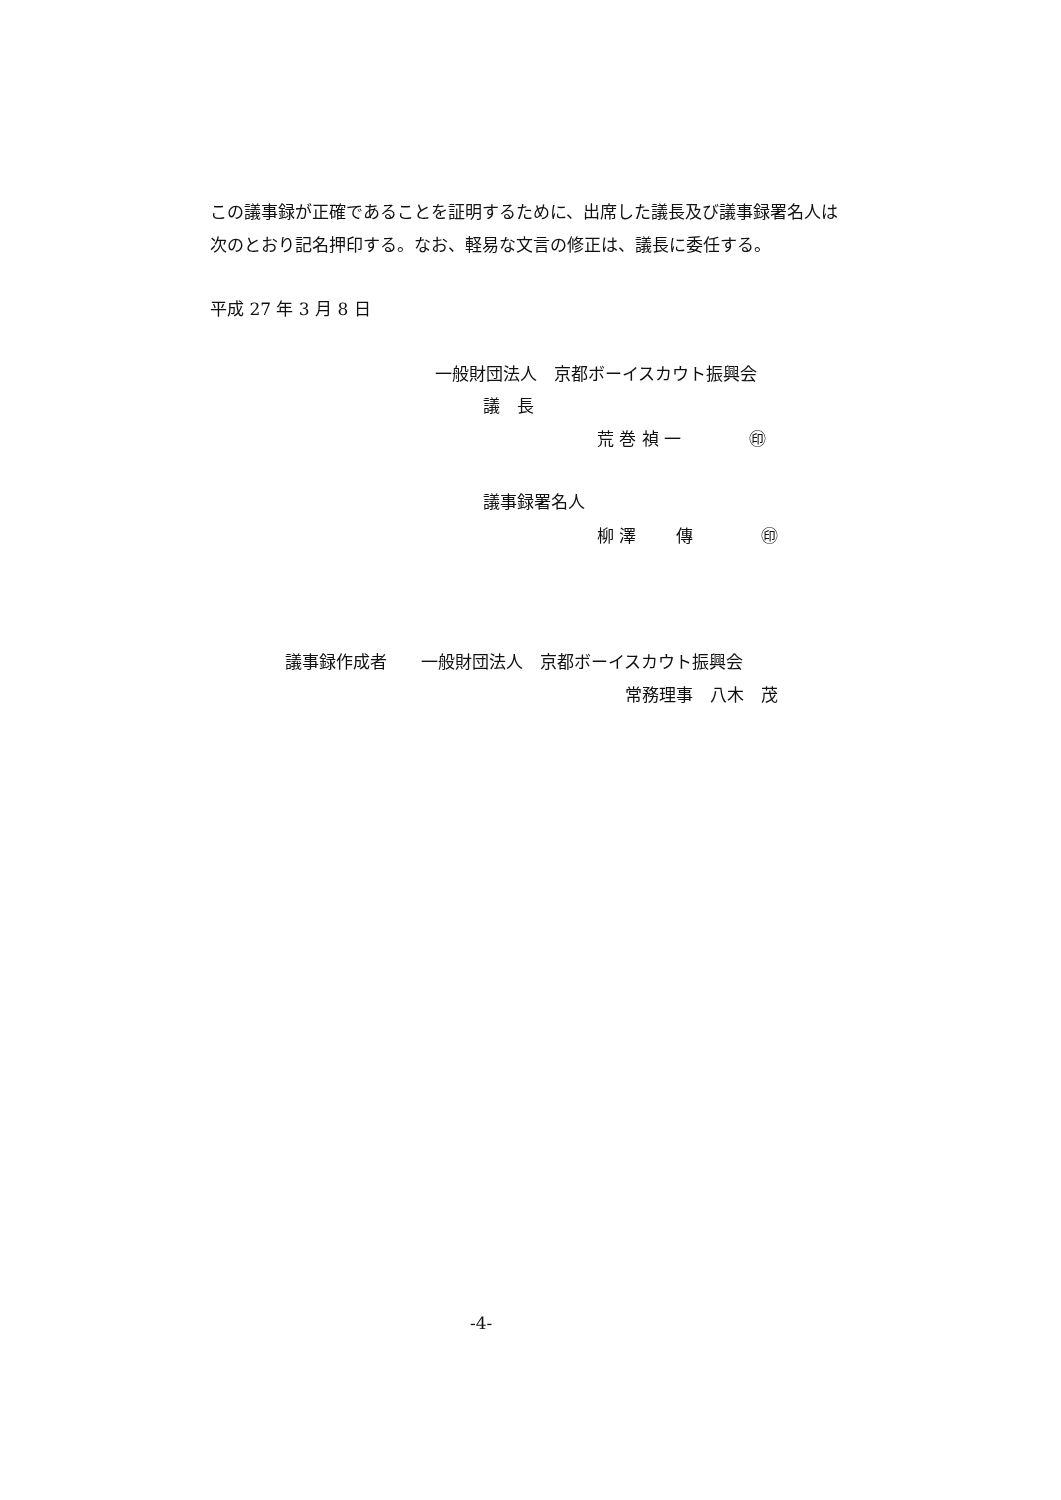この議事録が正確であることを証明するために、出席した議長及び議事録署名人は 次のとおり記名押印する。なお、軽易な文言の修正は、議長に委任する。
平成 27 年 3 月 8 日
一般財団法人　京都ボーイスカウト振興会
議　長
荒 巻 禎 一　　　　㊞
議事録署名人
柳 澤 　　傳　　　　㊞
議事録作成者　　一般財団法人　京都ボーイスカウト振興会
常務理事　八木　茂
-4-